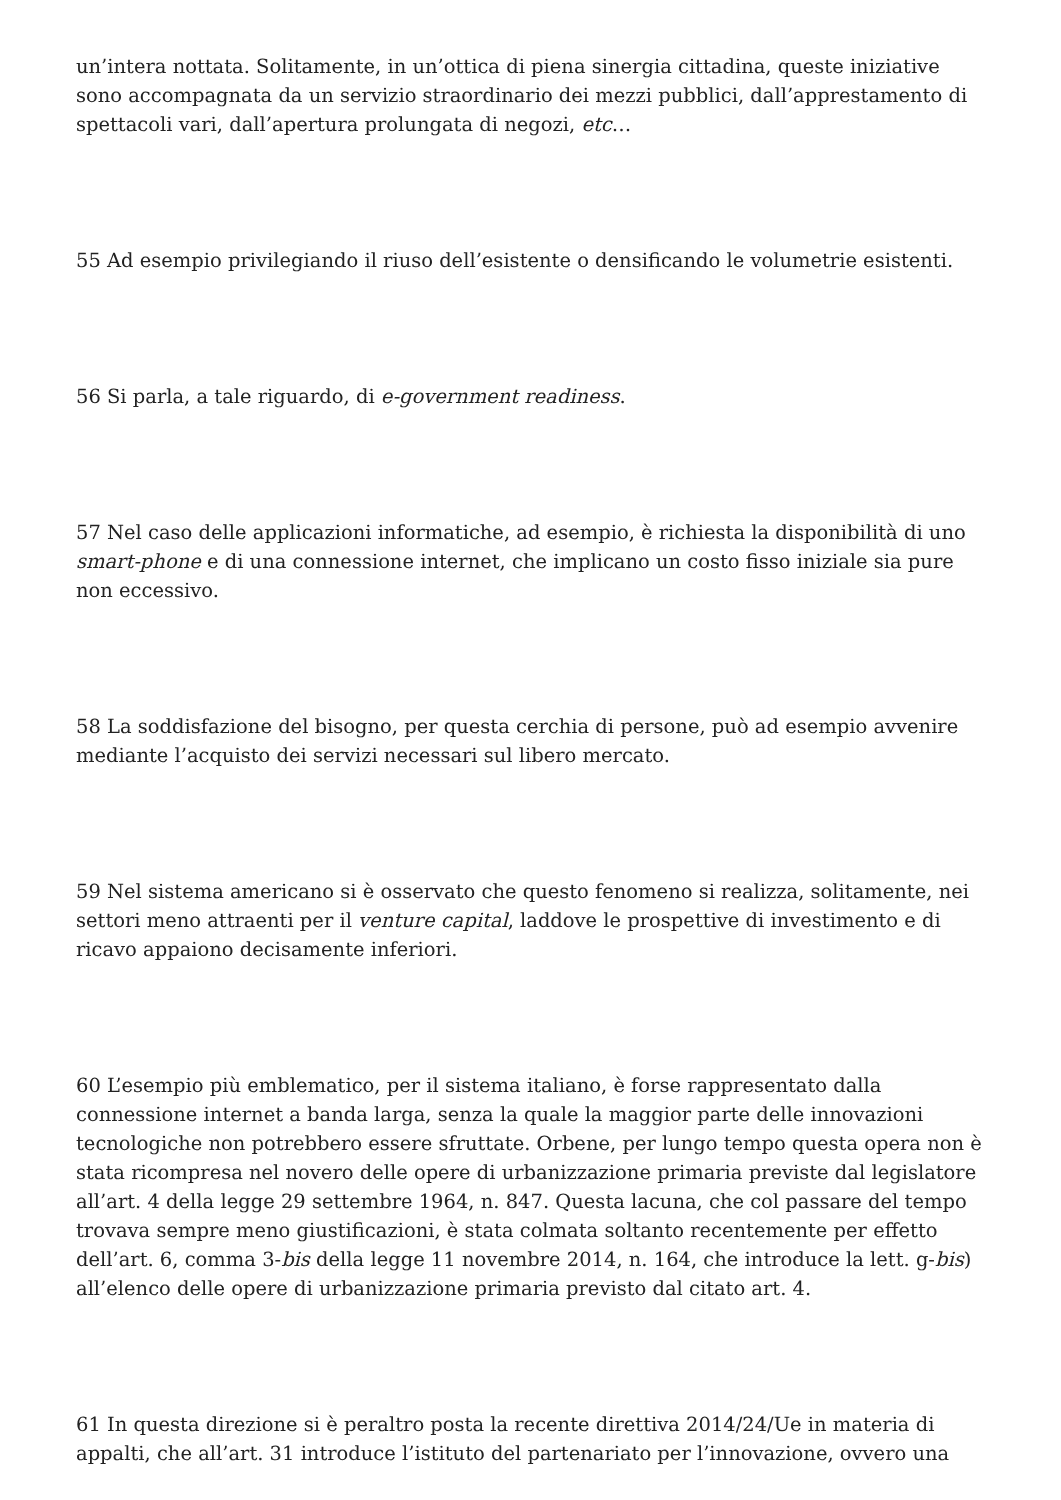un’intera nottata. Solitamente, in un’ottica di piena sinergia cittadina, queste iniziative sono accompagnata da un servizio straordinario dei mezzi pubblici, dall’apprestamento di spettacoli vari, dall’apertura prolungata di negozi, etc…
55 Ad esempio privilegiando il riuso dell’esistente o densificando le volumetrie esistenti.
56 Si parla, a tale riguardo, di e-government readiness.
57 Nel caso delle applicazioni informatiche, ad esempio, è richiesta la disponibilità di uno smart-phone e di una connessione internet, che implicano un costo fisso iniziale sia pure non eccessivo.
58 La soddisfazione del bisogno, per questa cerchia di persone, può ad esempio avvenire mediante l’acquisto dei servizi necessari sul libero mercato.
59 Nel sistema americano si è osservato che questo fenomeno si realizza, solitamente, nei settori meno attraenti per il venture capital, laddove le prospettive di investimento e di ricavo appaiono decisamente inferiori.
60 L’esempio più emblematico, per il sistema italiano, è forse rappresentato dalla connessione internet a banda larga, senza la quale la maggior parte delle innovazioni tecnologiche non potrebbero essere sfruttate. Orbene, per lungo tempo questa opera non è stata ricompresa nel novero delle opere di urbanizzazione primaria previste dal legislatore all’art. 4 della legge 29 settembre 1964, n. 847. Questa lacuna, che col passare del tempo trovava sempre meno giustificazioni, è stata colmata soltanto recentemente per effetto dell’art. 6, comma 3-bis della legge 11 novembre 2014, n. 164, che introduce la lett. g-bis) all’elenco delle opere di urbanizzazione primaria previsto dal citato art. 4.
61 In questa direzione si è peraltro posta la recente direttiva 2014/24/Ue in materia di appalti, che all’art. 31 introduce l’istituto del partenariato per l’innovazione, ovvero una